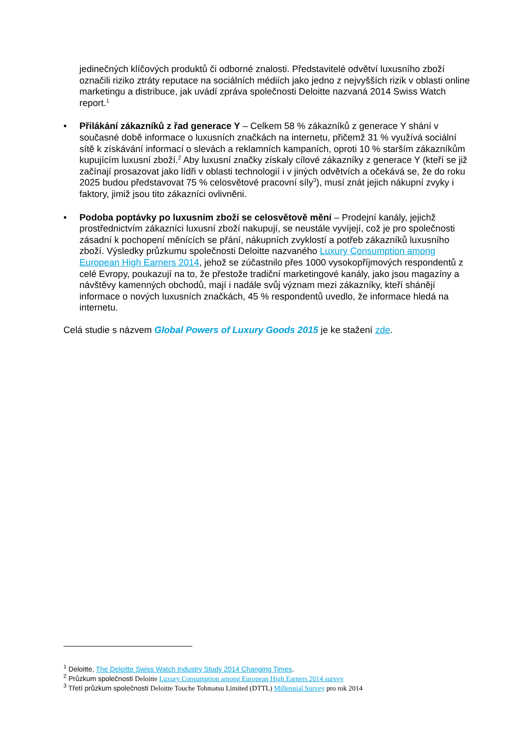jedinečných klíčových produktů či odborné znalosti. Představitelé odvětví luxusního zboží označili riziko ztráty reputace na sociálních médiích jako jedno z nejvyšších rizik v oblasti online marketingu a distribuce, jak uvádí zpráva společnosti Deloitte nazvaná 2014 Swiss Watch report.<sup>1</sup>
• Přilákání zákazníků z řad generace Y – Celkem 58 % zákazníků z generace Y shání v současné době informace o luxusních značkách na internetu, přičemž 31 % využívá sociální sítě k získávání informací o slevách a reklamních kampaních, oproti 10 % starším zákazníkům kupujícím luxusní zboží.<sup>2</sup> Aby luxusní značky získaly cílové zákazníky z generace Y (kteří se již začínají prosazovat jako lídři v oblasti technologií i v jiných odvětvích a očekává se, že do roku 2025 budou představovat 75 % celosvětové pracovní síly<sup>3</sup>), musí znát jejich nákupní zvyky i faktory, jimiž jsou tito zákazníci ovlivněni.
• Podoba poptávky po luxusním zboží se celosvětově mění – Prodejní kanály, jejichž prostřednictvím zákazníci luxusní zboží nakupují, se neustále vyvíjejí, což je pro společnosti zásadní k pochopení měnících se přání, nákupních zvyklostí a potřeb zákazníků luxusního zboží. Výsledky průzkumu společnosti Deloitte nazvaného Luxury Consumption among European High Earners 2014, jehož se zúčastnilo přes 1000 vysokopříjmových respondentů z celé Evropy, poukazují na to, že přestože tradiční marketingové kanály, jako jsou magazíny a návštěvy kamenných obchodů, mají i nadále svůj význam mezi zákazníky, kteří shánějí informace o nových luxusních značkách, 45 % respondentů uvedlo, že informace hledá na internetu.
Celá studie s názvem Global Powers of Luxury Goods 2015 je ke stažení zde.
<sup>1</sup> Deloitte, The Deloitte Swiss Watch Industry Study 2014 Changing Times.
<sup>2</sup> Průzkum společnosti Deloitte Luxury Consumption among European High Earners 2014 survey
<sup>3</sup> Třetí průzkum společnosti Deloitte Touche Tohmatsu Limited (DTTL) Millennial Survey pro rok 2014